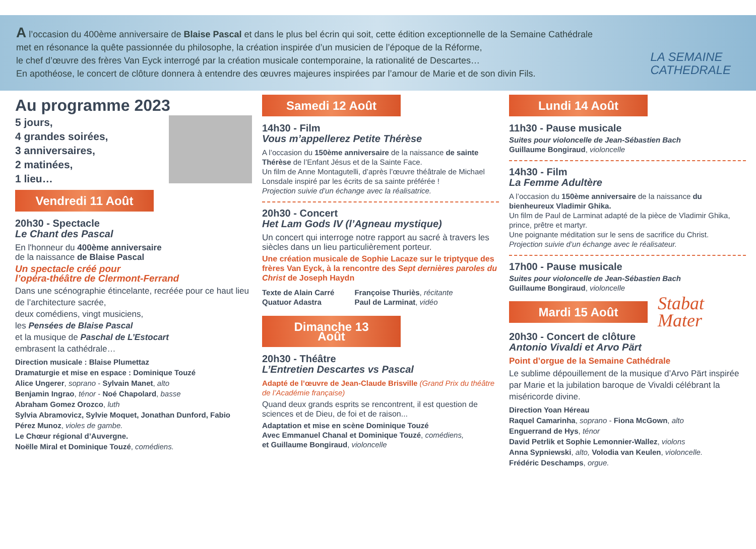A l’occasion du 400ème anniversaire de Blaise Pascal et dans le plus bel écrin qui soit, cette édition exceptionnelle de la Semaine Cathédrale
met en résonance la quête passionnée du philosophe, la création inspirée d’un musicien de l’époque de la Réforme,
le chef d’œuvre des frères Van Eyck interrogé par la création musicale contemporaine, la rationalité de Descartes…
En apothéose, le concert de clôture donnera à entendre des œuvres majeures inspirées par l’amour de Marie et de son divin Fils.
LA SEMAINE
CATHEDRALE
Au programme 2023
5 jours,
4 grandes soirées,
3 anniversaires,
2 matinées,
1 lieu…
Vendredi 11 Août
20h30 - Spectacle
Le Chant des Pascal
En l'honneur du 400ème anniversaire
de la naissance de Blaise Pascal
Un spectacle créé pour
l’opéra-théâtre de Clermont-Ferrand
Dans une scénographie étincelante, recréée pour ce haut lieu de l’architecture sacrée,
deux comédiens, vingt musiciens,
les Pensées de Blaise Pascal
et la musique de Paschal de L’Estocart
embrasent la cathédrale…
Direction musicale : Blaise Plumettaz
Dramaturgie et mise en espace : Dominique Touzé
Alice Ungerer, soprano - Sylvain Manet, alto
Benjamin Ingrao, ténor - Noé Chapolard, basse
Abraham Gomez Orozco, luth
Sylvia Abramovicz, Sylvie Moquet, Jonathan Dunford, Fabio Pérez Munoz, violes de gambe.
Le Chœur régional d’Auvergne.
Noëlle Miral et Dominique Touzé, comédiens.
Samedi 12 Août
14h30 - Film
Vous m’appellerez Petite Thérèse
A l’occasion du 150ème anniversaire de la naissance de sainte Thérèse de l’Enfant Jésus et de la Sainte Face.
Un film de Anne Montagutelli, d’après l’œuvre théâtrale de Michael Lonsdale inspiré par les écrits de sa sainte préférée !
Projection suivie d’un échange avec la réalisatrice.
20h30 - Concert
Het Lam Gods IV (l’Agneau mystique)
Un concert qui interroge notre rapport au sacré à travers les siècles dans un lieu particulièrement porteur.
Une création musicale de Sophie Lacaze sur le triptyque des frères Van Eyck, à la rencontre des Sept dernières paroles du Christ de Joseph Haydn
Texte de Alain Carré
Quatuor Adastra
Françoise Thuriès, récitante
Paul de Larminat, vidéo
Dimanche 13 Août
20h30 - Théâtre
L’Entretien Descartes vs Pascal
Adapté de l’œuvre de Jean-Claude Brisville (Grand Prix du théâtre de l’Académie française)
Quand deux grands esprits se rencontrent, il est question de sciences et de Dieu, de foi et de raison...
Adaptation et mise en scène Dominique Touzé
Avec Emmanuel Chanal et Dominique Touzé, comédiens,
et Guillaume Bongiraud, violoncelle
Lundi 14 Août
11h30 - Pause musicale
Suites pour violoncelle de Jean-Sébastien Bach
Guillaume Bongiraud, violoncelle
14h30 - Film
La Femme Adultère
A l’occasion du 150ème anniversaire de la naissance du bienheureux Vladimir Ghika.
Un film de Paul de Larminat adapté de la pièce de Vladimir Ghika, prince, prêtre et martyr.
Une poignante méditation sur le sens de sacrifice du Christ.
Projection suivie d’un échange avec le réalisateur.
17h00 - Pause musicale
Suites pour violoncelle de Jean-Sébastien Bach
Guillaume Bongiraud, violoncelle
Mardi 15 Août
Stabat
Mater
20h30 - Concert de clôture
Antonio Vivaldi et Arvo Pärt
Point d’orgue de la Semaine Cathédrale
Le sublime dépouillement de la musique d’Arvo Pärt inspirée par Marie et la jubilation baroque de Vivaldi célébrant la miséricorde divine.
Direction Yoan Héreau
Raquel Camarinha, soprano - Fiona McGown, alto
Enguerrand de Hys, ténor
David Petrlik et Sophie Lemonnier-Wallez, violons
Anna Sypniewski, alto, Volodia van Keulen, violoncelle.
Frédéric Deschamps, orgue.